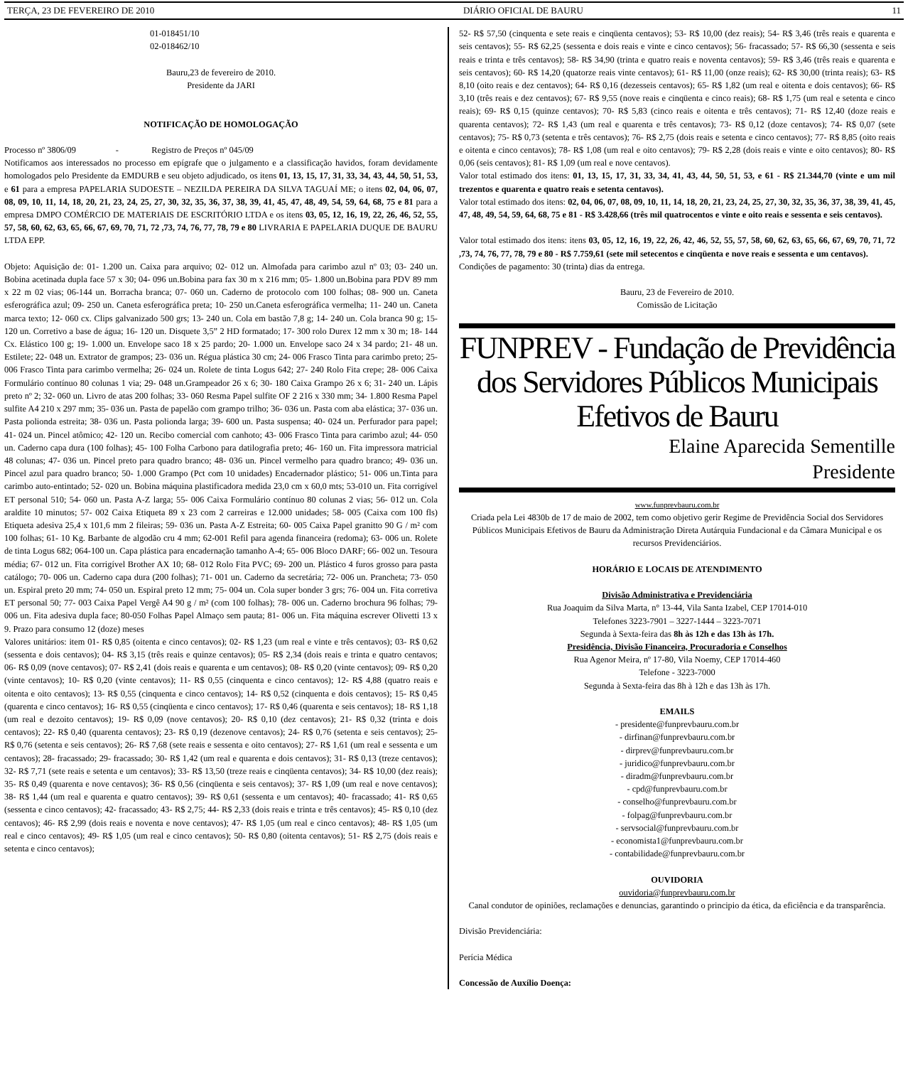TERÇA, 23 DE FEVEREIRO DE 2010 DIÁRIO OFICIAL DE BAURU 11
01-018451/10
02-018462/10
Bauru,23 de fevereiro de 2010.
Presidente da JARI
NOTIFICAÇÃO DE HOMOLOGAÇÃO
Processo nº 3806/09 - Registro de Preços nº 045/09
Notificamos aos interessados no processo em epígrafe que o julgamento e a classificação havidos, foram devidamente homologados pelo Presidente da EMDURB e seu objeto adjudicado, os itens 01, 13, 15, 17, 31, 33, 34, 43, 44, 50, 51, 53, e 61 para a empresa PAPELARIA SUDOESTE – NEZILDA PEREIRA DA SILVA TAGUAÍ ME; o itens 02, 04, 06, 07, 08, 09, 10, 11, 14, 18, 20, 21, 23, 24, 25, 27, 30, 32, 35, 36, 37, 38, 39, 41, 45, 47, 48, 49, 54, 59, 64, 68, 75 e 81 para a empresa DMPO COMÉRCIO DE MATERIAIS DE ESCRITÓRIO LTDA e os itens 03, 05, 12, 16, 19, 22, 26, 46, 52, 55, 57, 58, 60, 62, 63, 65, 66, 67, 69, 70, 71, 72 ,73, 74, 76, 77, 78, 79 e 80 LIVRARIA E PAPELARIA DUQUE DE BAURU LTDA EPP.
Objeto: Aquisição de: 01- 1.200 un. Caixa para arquivo; 02- 012 un. Almofada para carimbo azul nº 03; 03- 240 un. Bobina acetinada dupla face 57 x 30; 04- 096 un.Bobina para fax 30 m x 216 mm; 05- 1.800 un.Bobina para PDV 89 mm x 22 m 02 vias; 06-144 un. Borracha branca; 07- 060 un. Caderno de protocolo com 100 folhas; 08- 900 un. Caneta esferográfica azul; 09- 250 un. Caneta esferográfica preta; 10- 250 un.Caneta esferográfica vermelha; 11- 240 un. Caneta marca texto; 12- 060 cx. Clips galvanizado 500 grs; 13- 240 un. Cola em bastão 7,8 g; 14- 240 un. Cola branca 90 g; 15- 120 un. Corretivo a base de água; 16- 120 un. Disquete 3,5” 2 HD formatado; 17- 300 rolo Durex 12 mm x 30 m; 18- 144 Cx. Elástico 100 g; 19- 1.000 un. Envelope saco 18 x 25 pardo; 20- 1.000 un. Envelope saco 24 x 34 pardo; 21- 48 un. Estilete; 22- 048 un. Extrator de grampos; 23- 036 un. Régua plástica 30 cm; 24- 006 Frasco Tinta para carimbo preto; 25- 006 Frasco Tinta para carimbo vermelha; 26- 024 un. Rolete de tinta Logus 642; 27- 240 Rolo Fita crepe; 28- 006 Caixa Formulário contínuo 80 colunas 1 via; 29- 048 un.Grampeador 26 x 6; 30- 180 Caixa Grampo 26 x 6; 31- 240 un. Lápis preto nº 2; 32- 060 un. Livro de atas 200 folhas; 33- 060 Resma Papel sulfite OF 2 216 x 330 mm; 34- 1.800 Resma Papel sulfite A4 210 x 297 mm; 35- 036 un. Pasta de papelão com grampo trilho; 36- 036 un. Pasta com aba elástica; 37- 036 un. Pasta polionda estreita; 38- 036 un. Pasta polionda larga; 39- 600 un. Pasta suspensa; 40- 024 un. Perfurador para papel; 41- 024 un. Pincel atômico; 42- 120 un. Recibo comercial com canhoto; 43- 006 Frasco Tinta para carimbo azul; 44- 050 un. Caderno capa dura (100 folhas); 45- 100 Folha Carbono para datilografia preto; 46- 160 un. Fita impressora matricial 48 colunas; 47- 036 un. Pincel preto para quadro branco; 48- 036 un. Pincel vermelho para quadro branco; 49- 036 un. Pincel azul para quadro branco; 50- 1.000 Grampo (Pct com 10 unidades) Encadernador plástico; 51- 006 un.Tinta para carimbo auto-entintado; 52- 020 un. Bobina máquina plastificadora medida 23,0 cm x 60,0 mts; 53-010 un. Fita corrigível ET personal 510; 54- 060 un. Pasta A-Z larga; 55- 006 Caixa Formulário contínuo 80 colunas 2 vias; 56- 012 un. Cola araldite 10 minutos; 57- 002 Caixa Etiqueta 89 x 23 com 2 carreiras e 12.000 unidades; 58- 005 (Caixa com 100 fls) Etiqueta adesiva 25,4 x 101,6 mm 2 fileiras; 59- 036 un. Pasta A-Z Estreita; 60- 005 Caixa Papel granitto 90 G / m² com 100 folhas; 61- 10 Kg. Barbante de algodão cru 4 mm; 62-001 Refil para agenda financeira (redoma); 63- 006 un. Rolete de tinta Logus 682; 064-100 un. Capa plástica para encadernação tamanho A-4; 65- 006 Bloco DARF; 66- 002 un. Tesoura média; 67- 012 un. Fita corrigível Brother AX 10; 68- 012 Rolo Fita PVC; 69- 200 un. Plástico 4 furos grosso para pasta catálogo; 70- 006 un. Caderno capa dura (200 folhas); 71- 001 un. Caderno da secretária; 72- 006 un. Prancheta; 73- 050 un. Espiral preto 20 mm; 74- 050 un. Espiral preto 12 mm; 75- 004 un. Cola super bonder 3 grs; 76- 004 un. Fita corretiva ET personal 50; 77- 003 Caixa Papel Vergê A4 90 g / m² (com 100 folhas); 78- 006 un. Caderno brochura 96 folhas; 79- 006 un. Fita adesiva dupla face; 80-050 Folhas Papel Almaço sem pauta; 81- 006 un. Fita máquina escrever Olivetti 13 x 9. Prazo para consumo 12 (doze) meses
Valores unitários: item 01- R$ 0,85 (oitenta e cinco centavos); 02- R$ 1,23 (um real e vinte e três centavos); 03- R$ 0,62 (sessenta e dois centavos); 04- R$ 3,15 (três reais e quinze centavos); 05- R$ 2,34 (dois reais e trinta e quatro centavos; 06- R$ 0,09 (nove centavos); 07- R$ 2,41 (dois reais e quarenta e um centavos); 08- R$ 0,20 (vinte centavos); 09- R$ 0,20 (vinte centavos); 10- R$ 0,20 (vinte centavos); 11- R$ 0,55 (cinquenta e cinco centavos); 12- R$ 4,88 (quatro reais e oitenta e oito centavos); 13- R$ 0,55 (cinquenta e cinco centavos); 14- R$ 0,52 (cinquenta e dois centavos); 15- R$ 0,45 (quarenta e cinco centavos); 16- R$ 0,55 (cinqüenta e cinco centavos); 17- R$ 0,46 (quarenta e seis centavos); 18- R$ 1,18 (um real e dezoito centavos); 19- R$ 0,09 (nove centavos); 20- R$ 0,10 (dez centavos); 21- R$ 0,32 (trinta e dois centavos); 22- R$ 0,40 (quarenta centavos); 23- R$ 0,19 (dezenove centavos); 24- R$ 0,76 (setenta e seis centavos); 25- R$ 0,76 (setenta e seis centavos); 26- R$ 7,68 (sete reais e sessenta e oito centavos); 27- R$ 1,61 (um real e sessenta e um centavos); 28- fracassado; 29- fracassado; 30- R$ 1,42 (um real e quarenta e dois centavos); 31- R$ 0,13 (treze centavos); 32- R$ 7,71 (sete reais e setenta e um centavos); 33- R$ 13,50 (treze reais e cinqüenta centavos); 34- R$ 10,00 (dez reais); 35- R$ 0,49 (quarenta e nove centavos); 36- R$ 0,56 (cinqüenta e seis centavos); 37- R$ 1,09 (um real e nove centavos); 38- R$ 1,44 (um real e quarenta e quatro centavos); 39- R$ 0,61 (sessenta e um centavos); 40- fracassado; 41- R$ 0,65 (sessenta e cinco centavos); 42- fracassado; 43- R$ 2,75; 44- R$ 2,33 (dois reais e trinta e três centavos); 45- R$ 0,10 (dez centavos); 46- R$ 2,99 (dois reais e noventa e nove centavos); 47- R$ 1,05 (um real e cinco centavos); 48- R$ 1,05 (um real e cinco centavos); 49- R$ 1,05 (um real e cinco centavos); 50- R$ 0,80 (oitenta centavos); 51- R$ 2,75 (dois reais e setenta e cinco centavos);
52- R$ 57,50 (cinquenta e sete reais e cinqüenta centavos); 53- R$ 10,00 (dez reais); 54- R$ 3,46 (três reais e quarenta e seis centavos); 55- R$ 62,25 (sessenta e dois reais e vinte e cinco centavos); 56- fracassado; 57- R$ 66,30 (sessenta e seis reais e trinta e três centavos); 58- R$ 34,90 (trinta e quatro reais e noventa centavos); 59- R$ 3,46 (três reais e quarenta e seis centavos); 60- R$ 14,20 (quatorze reais vinte centavos); 61- R$ 11,00 (onze reais); 62- R$ 30,00 (trinta reais); 63- R$ 8,10 (oito reais e dez centavos); 64- R$ 0,16 (dezesseis centavos); 65- R$ 1,82 (um real e oitenta e dois centavos); 66- R$ 3,10 (três reais e dez centavos); 67- R$ 9,55 (nove reais e cinqüenta e cinco reais); 68- R$ 1,75 (um real e setenta e cinco reais); 69- R$ 0,15 (quinze centavos); 70- R$ 5,83 (cinco reais e oitenta e três centavos); 71- R$ 12,40 (doze reais e quarenta centavos); 72- R$ 1,43 (um real e quarenta e três centavos); 73- R$ 0,12 (doze centavos); 74- R$ 0,07 (sete centavos); 75- R$ 0,73 (setenta e três centavos); 76- R$ 2,75 (dois reais e setenta e cinco centavos); 77- R$ 8,85 (oito reais e oitenta e cinco centavos); 78- R$ 1,08 (um real e oito centavos); 79- R$ 2,28 (dois reais e vinte e oito centavos); 80- R$ 0,06 (seis centavos); 81- R$ 1,09 (um real e nove centavos).
Valor total estimado dos itens: 01, 13, 15, 17, 31, 33, 34, 41, 43, 44, 50, 51, 53, e 61 - R$ 21.344,70 (vinte e um mil trezentos e quarenta e quatro reais e setenta centavos).
Valor total estimado dos itens: 02, 04, 06, 07, 08, 09, 10, 11, 14, 18, 20, 21, 23, 24, 25, 27, 30, 32, 35, 36, 37, 38, 39, 41, 45, 47, 48, 49, 54, 59, 64, 68, 75 e 81 - R$ 3.428,66 (três mil quatrocentos e vinte e oito reais e sessenta e seis centavos).
Valor total estimado dos itens: itens 03, 05, 12, 16, 19, 22, 26, 42, 46, 52, 55, 57, 58, 60, 62, 63, 65, 66, 67, 69, 70, 71, 72 ,73, 74, 76, 77, 78, 79 e 80 - R$ 7.759,61 (sete mil setecentos e cinqüenta e nove reais e sessenta e um centavos).
Condições de pagamento: 30 (trinta) dias da entrega.
Bauru, 23 de Fevereiro de 2010.
Comissão de Licitação
FUNPREV - Fundação de Previdência dos Servidores Públicos Municipais Efetivos de Bauru
Elaine Aparecida Sementille
Presidente
www.funprevbauru.com.br
Criada pela Lei 4830b de 17 de maio de 2002, tem como objetivo gerir Regime de Previdência Social dos Servidores Públicos Municipais Efetivos de Bauru da Administração Direta Autárquia Fundacional e da Câmara Municipal e os recursos Previdenciários.
HORÁRIO E LOCAIS DE ATENDIMENTO
Divisão Administrativa e Previdenciária
Rua Joaquim da Silva Marta, n° 13-44, Vila Santa Izabel, CEP 17014-010
Telefones 3223-7901 – 3227-1444 – 3223-7071
Segunda à Sexta-feira das 8h às 12h e das 13h às 17h.
Presidência, Divisão Financeira, Procuradoria e Conselhos
Rua Agenor Meira, nº 17-80, Vila Noemy, CEP 17014-460
Telefone - 3223-7000
Segunda à Sexta-feira das 8h à 12h e das 13h às 17h.
EMAILS
- presidente@funprevbauru.com.br
- dirfinan@funprevbauru.com.br
- dirprev@funprevbauru.com.br
- juridico@funprevbauru.com.br
- diradm@funprevbauru.com.br
- cpd@funprevbauru.com.br
- conselho@funprevbauru.com.br
- folpag@funprevbauru.com.br
- servsocial@funprevbauru.com.br
- economista1@funprevbauru.com.br
- contabilidade@funprevbauru.com.br
OUVIDORIA
ouvidoria@funprevbauru.com.br
Canal condutor de opiniões, reclamações e denuncias, garantindo o principio da ética, da eficiência e da transparência.
Divisão Previdenciária:
Perícia Médica
Concessão de Auxílio Doença: